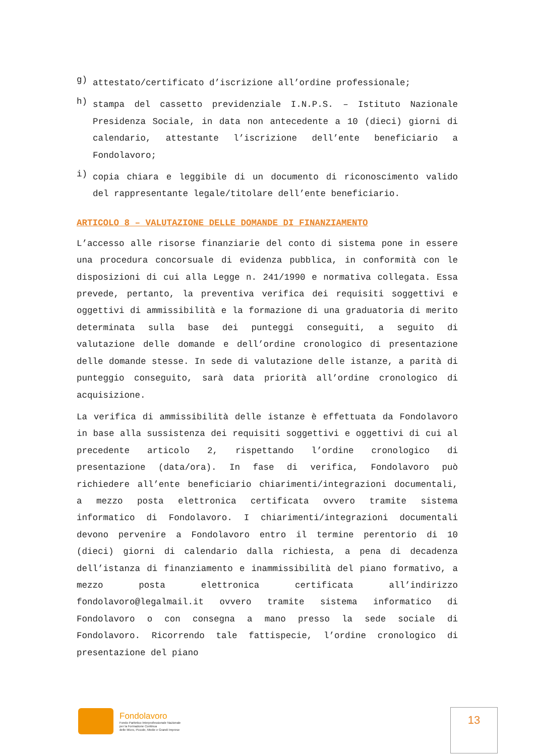g)
attestato/certificato d’iscrizione all’ordine professionale;
h)
stampa del cassetto previdenziale I.N.P.S. – Istituto Nazionale Presidenza Sociale, in data non antecedente a 10 (dieci) giorni di calendario, attestante l’iscrizione dell’ente beneficiario a Fondolavoro;
i)
copia chiara e leggibile di un documento di riconoscimento valido del rappresentante legale/titolare dell’ente beneficiario.
ARTICOLO 8 – VALUTAZIONE DELLE DOMANDE DI FINANZIAMENTO
L’accesso alle risorse finanziarie del conto di sistema pone in essere una procedura concorsuale di evidenza pubblica, in conformità con le disposizioni di cui alla Legge n. 241/1990 e normativa collegata. Essa prevede, pertanto, la preventiva verifica dei requisiti soggettivi e oggettivi di ammissibilità e la formazione di una graduatoria di merito determinata sulla base dei punteggi conseguiti, a seguito di valutazione delle domande e dell’ordine cronologico di presentazione delle domande stesse. In sede di valutazione delle istanze, a parità di punteggio conseguito, sarà data priorità all’ordine cronologico di acquisizione.
La verifica di ammissibilità delle istanze è effettuata da Fondolavoro in base alla sussistenza dei requisiti soggettivi e oggettivi di cui al precedente articolo 2, rispettando l’ordine cronologico di presentazione (data/ora). In fase di verifica, Fondolavoro può richiedere all’ente beneficiario chiarimenti/integrazioni documentali, a mezzo posta elettronica certificata ovvero tramite sistema informatico di Fondolavoro. I chiarimenti/integrazioni documentali devono pervenire a Fondolavoro entro il termine perentorio di 10 (dieci) giorni di calendario dalla richiesta, a pena di decadenza dell’istanza di finanziamento e inammissibilità del piano formativo, a mezzo posta elettronica certificata all’indirizzo fondolavoro@legalmail.it ovvero tramite sistema informatico di Fondolavoro o con consegna a mano presso la sede sociale di Fondolavoro. Ricorrendo tale fattispecie, l’ordine cronologico di presentazione del piano
Fondolavoro
Fondo Paritetico Interprofessionale Nazionale
per la Formazione Continua
delle Micro, Piccole, Medie e Grandi Imprese
13